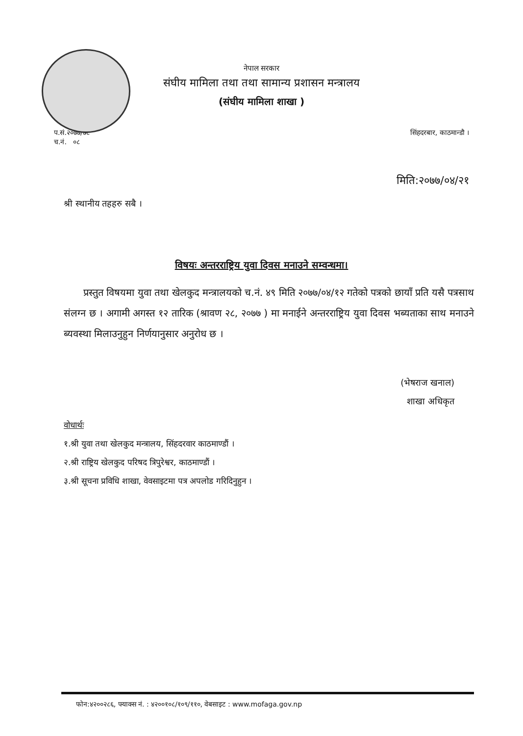नेपाल सरकार
संघीय मामिला तथा तथा सामान्य प्रशासन मन्त्रालय
(संघीय मामिला शाखा )
प.सं.२०७७/७८
च.नं. ०८
सिंहदरबार, काठमान्डौ ।
मिति:२०७७/०४/२१
श्री स्थानीय तहहरु सबै ।
विषयः अन्तरराष्ट्रिय युवा दिवस मनाउने सम्वन्धमा।
प्रस्तुत विषयमा युवा तथा खेलकुद मन्त्रालयको च.नं. ४९ मिति २०७७/०४/१२ गतेको पत्रको छायाँ प्रति यसै पत्रसाथ संलग्न छ । अगामी अगस्त १२ तारिक (श्रावण २८, २०७७ ) मा मनाईने अन्तरराष्ट्रिय युवा दिवस भब्यताका साथ मनाउने ब्यवस्था मिलाउनुहुन निर्णयानुसार अनुरोध छ ।
(भेषराज खनाल)
शाखा अधिकृत
वोधार्थः
१.श्री युवा तथा खेलकुद मन्त्रालय, सिंहदरवार काठमाण्डौं ।
२.श्री राष्ट्रिय खेलकुद परिषद त्रिपुरेश्वर, काठमाण्डौं ।
३.श्री सूचना प्रविधि शाखा, वेवसाइटमा पत्र अपलोड गरिदिनुहुन ।
फोन:४२००२८६, फ्याक्स नं. : ४२००१०८/१०९/११०, वेबसाइट : www.mofaga.gov.np